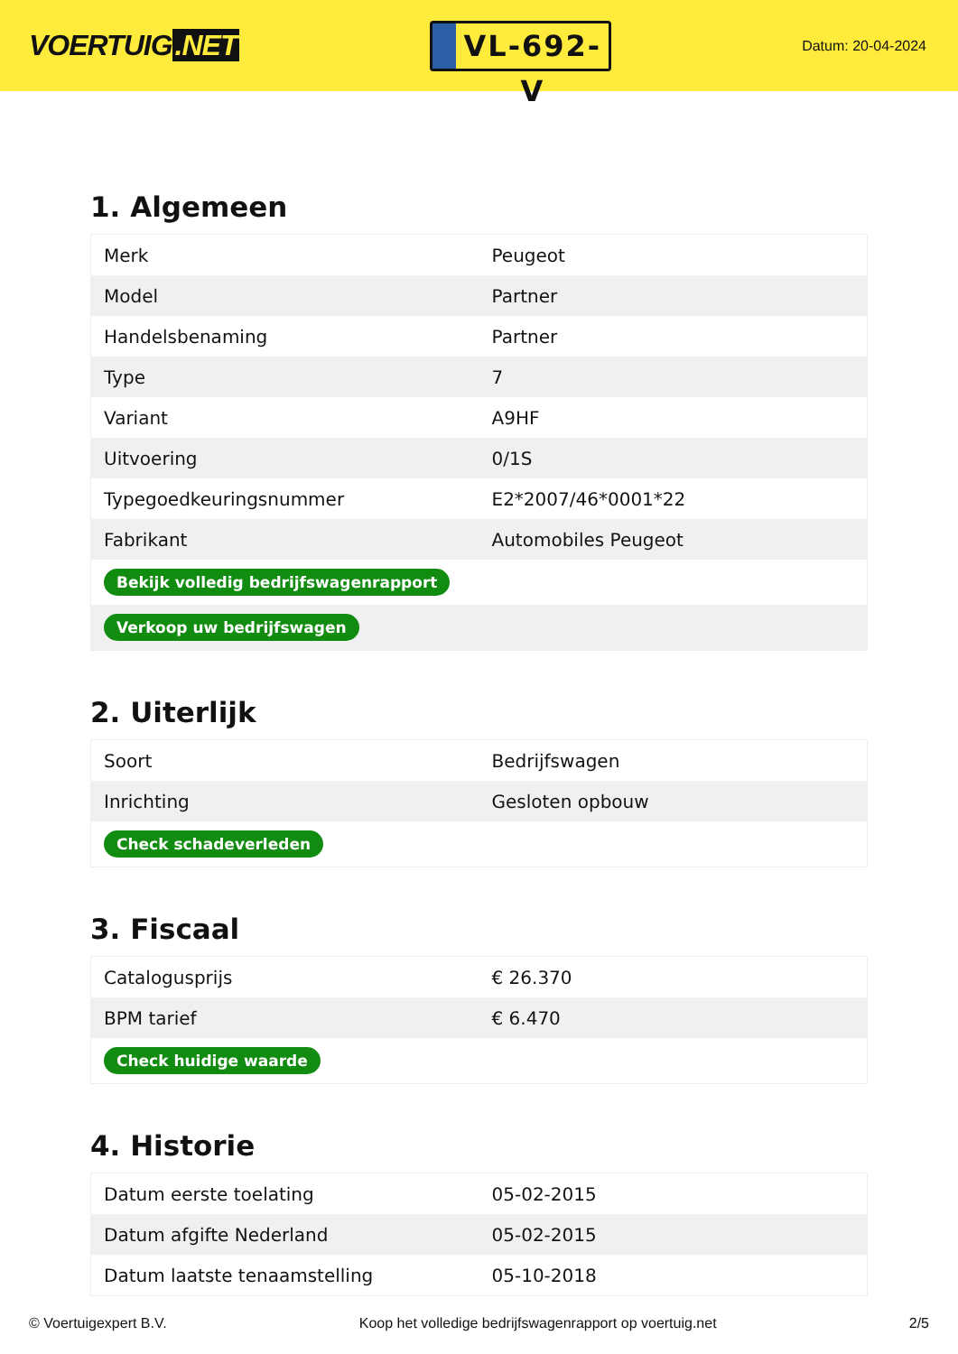VOERTUIG.NET
VL-692-V
Datum: 20-04-2024
1. Algemeen
| Merk | Peugeot |
| Model | Partner |
| Handelsbenaming | Partner |
| Type | 7 |
| Variant | A9HF |
| Uitvoering | 0/1S |
| Typegoedkeuringsnummer | E2*2007/46*0001*22 |
| Fabrikant | Automobiles Peugeot |
| Bekijk volledig bedrijfswagenrapport | |
| Verkoop uw bedrijfswagen | |
2. Uiterlijk
| Soort | Bedrijfswagen |
| Inrichting | Gesloten opbouw |
| Check schadeverleden | |
3. Fiscaal
| Catalogusprijs | € 26.370 |
| BPM tarief | € 6.470 |
| Check huidige waarde | |
4. Historie
| Datum eerste toelating | 05-02-2015 |
| Datum afgifte Nederland | 05-02-2015 |
| Datum laatste tenaamstelling | 05-10-2018 |
© Voertuigexpert B.V. Koop het volledige bedrijfswagenrapport op voertuig.net 2/5